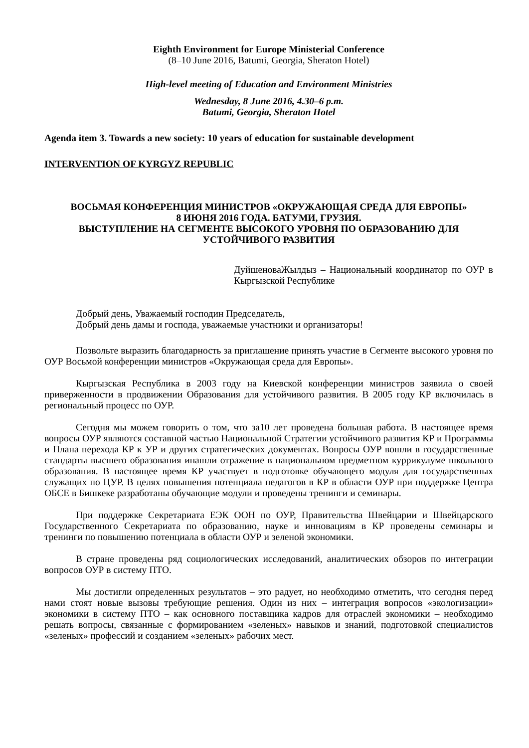Eighth Environment for Europe Ministerial Conference
(8–10 June 2016, Batumi, Georgia, Sheraton Hotel)
High-level meeting of Education and Environment Ministries
Wednesday, 8 June 2016, 4.30–6 p.m.
Batumi, Georgia, Sheraton Hotel
Agenda item 3. Towards a new society: 10 years of education for sustainable development
INTERVENTION OF KYRGYZ REPUBLIC
ВОСЬМАЯ КОНФЕРЕНЦИЯ МИНИСТРОВ «ОКРУЖАЮЩАЯ СРЕДА ДЛЯ ЕВРОПЫ»
8 ИЮНЯ 2016 ГОДА. БАТУМИ, ГРУЗИЯ.
ВЫСТУПЛЕНИЕ НА СЕГМЕНТЕ ВЫСОКОГО УРОВНЯ ПО ОБРАЗОВАНИЮ ДЛЯ УСТОЙЧИВОГО РАЗВИТИЯ
ДуйшеноваЖылдыз – Национальный координатор по ОУР в Кыргызской Республике
Добрый день, Уважаемый господин Председатель,
Добрый день дамы и господа, уважаемые участники и организаторы!
Позвольте выразить благодарность за приглашение принять участие в Сегменте высокого уровня по ОУР Восьмой конференции министров «Окружающая среда для Европы».
Кыргызская Республика в 2003 году на Киевской конференции министров заявила о своей приверженности в продвижении Образования для устойчивого развития. В 2005 году КР включилась в региональный процесс по ОУР.
Сегодня мы можем говорить о том, что за10 лет проведена большая работа. В настоящее время вопросы ОУР являются составной частью Национальной Стратегии устойчивого развития КР и Программы и Плана перехода КР к УР и других стратегических документах. Вопросы ОУР вошли в государственные стандарты высшего образования инашли отражение в национальном предметном куррикулуме школьного образования. В настоящее время КР участвует в подготовке обучающего модуля для государственных служащих по ЦУР. В целях повышения потенциала педагогов в КР в области ОУР при поддержке Центра ОБСЕ в Бишкеке разработаны обучающие модули и проведены тренинги и семинары.
При поддержке Секретариата ЕЭК ООН по ОУР, Правительства Швейцарии и Швейцарского Государственного Секретариата по образованию, науке и инновациям в КР проведены семинары и тренинги по повышению потенциала в области ОУР и зеленой экономики.
В стране проведены ряд социологических исследований, аналитических обзоров по интеграции вопросов ОУР в систему ПТО.
Мы достигли определенных результатов – это радует, но необходимо отметить, что сегодня перед нами стоят новые вызовы требующие решения. Один из них – интеграция вопросов «экологизации» экономики в систему ПТО – как основного поставщика кадров для отраслей экономики – необходимо решать вопросы, связанные с формированием «зеленых» навыков и знаний, подготовкой специалистов «зеленых» профессий и созданием «зеленых» рабочих мест.